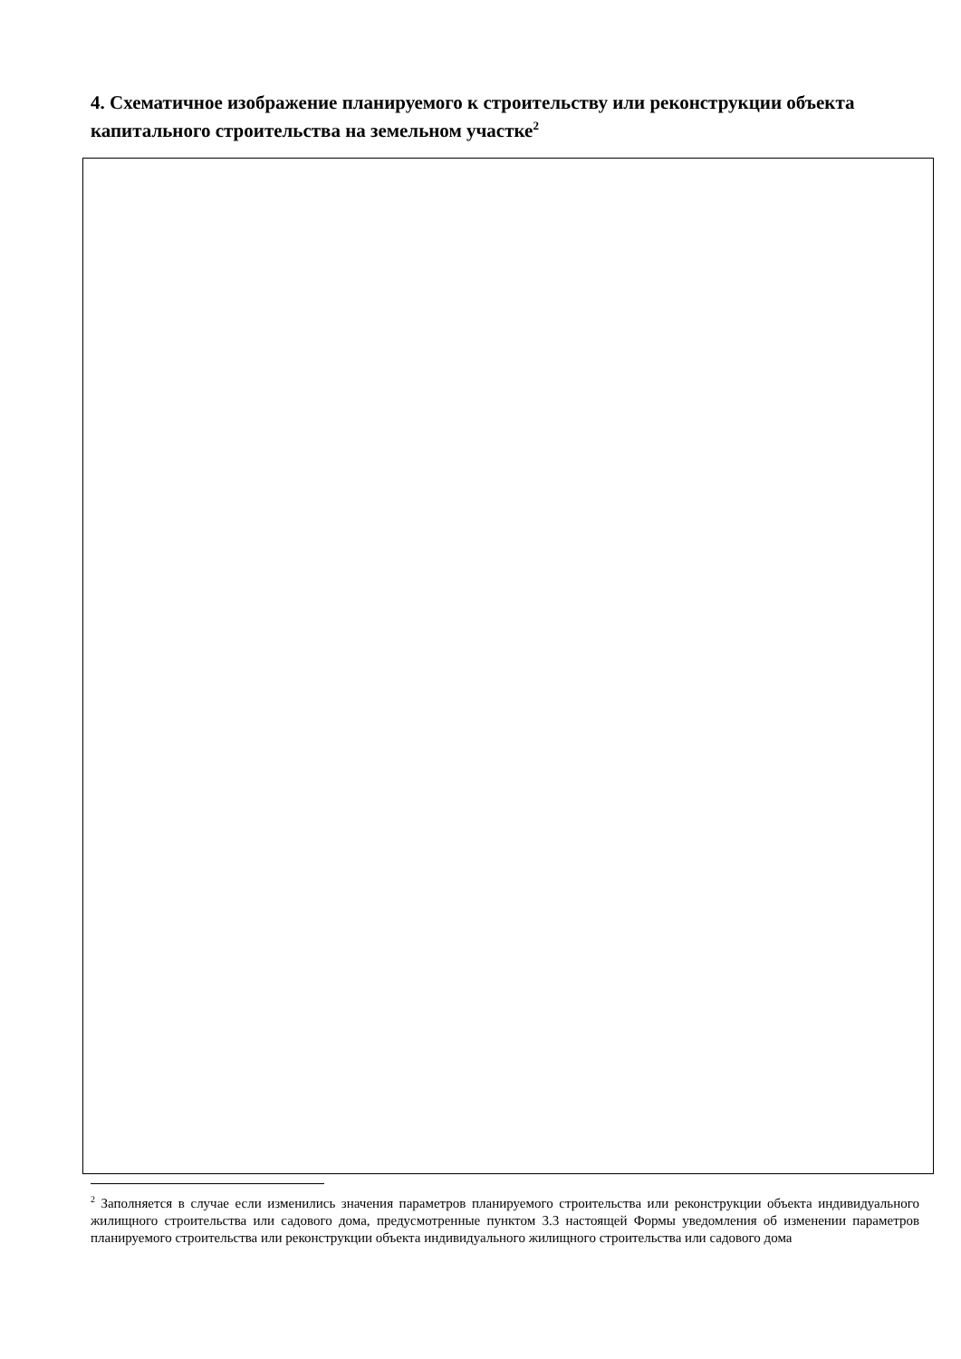4. Схематичное изображение планируемого к строительству или реконструкции объекта капитального строительства на земельном участке<sup>2</sup>
<sup>2</sup> Заполняется в случае если изменились значения параметров планируемого строительства или реконструкции объекта индивидуального жилищного строительства или садового дома, предусмотренные пунктом 3.3 настоящей Формы уведомления об изменении параметров планируемого строительства или реконструкции объекта индивидуального жилищного строительства или садового дома